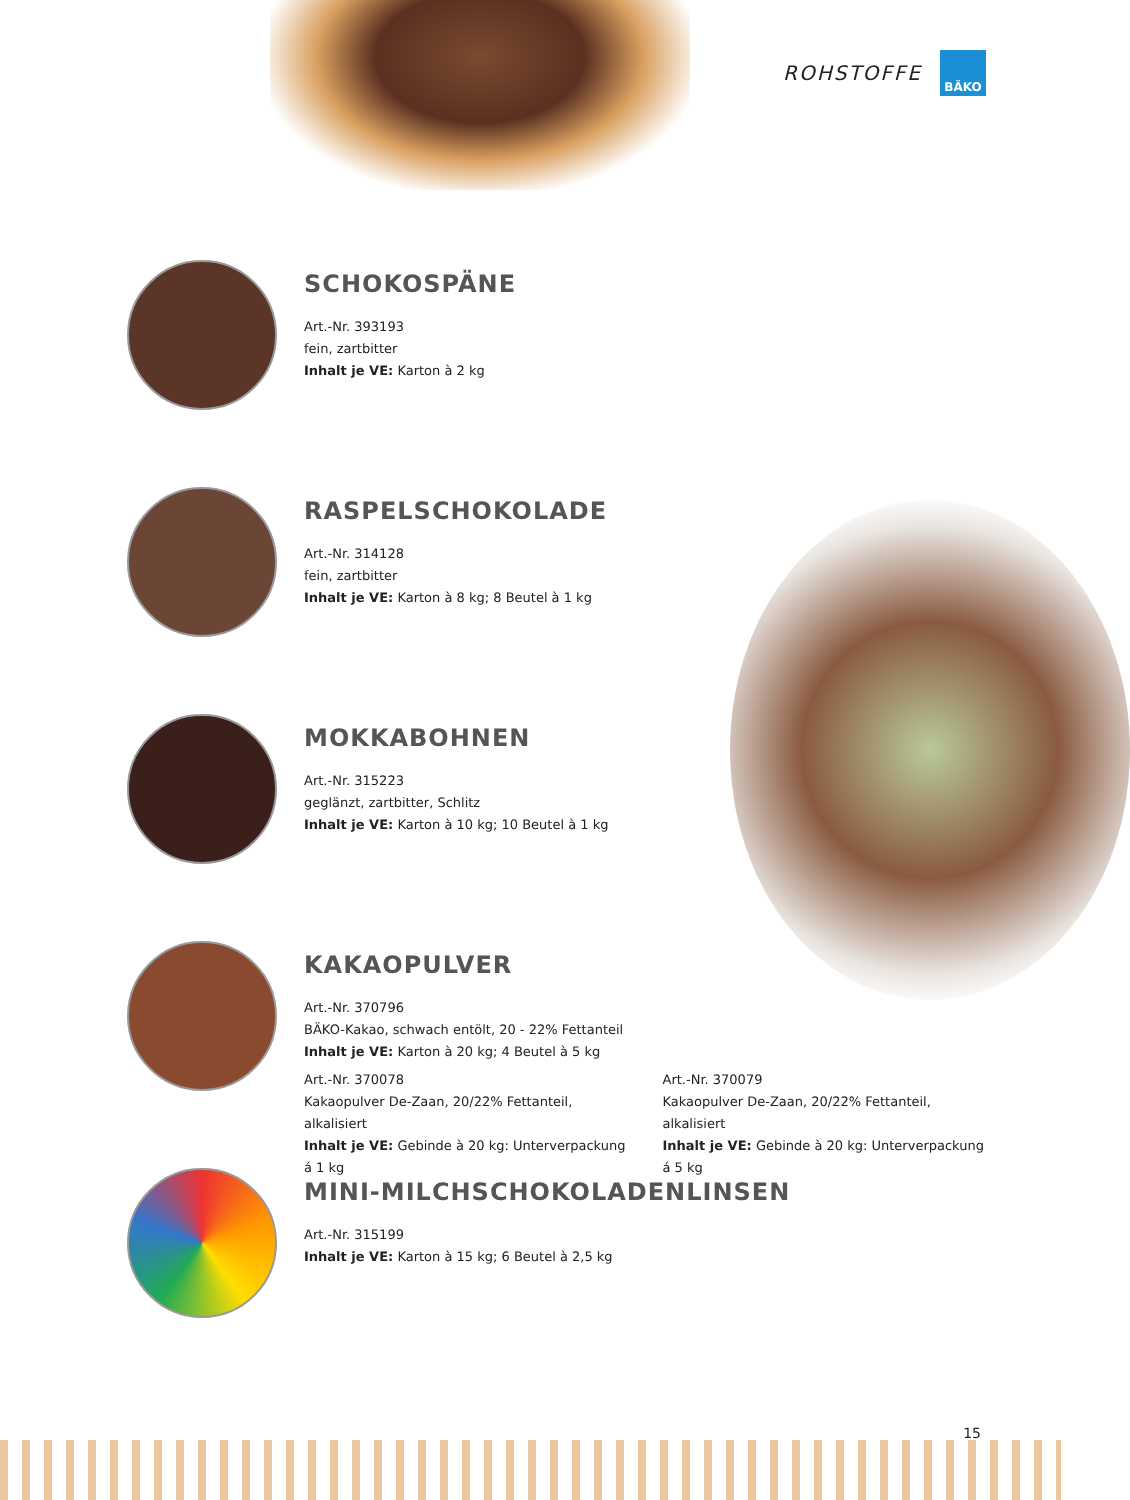ROHSTOFFE
BÄKO
SCHOKOSPÄNE
Art.-Nr. 393193
fein, zartbitter
Inhalt je VE: Karton à 2 kg
RASPELSCHOKOLADE
Art.-Nr. 314128
fein, zartbitter
Inhalt je VE: Karton à 8 kg; 8 Beutel à 1 kg
MOKKABOHNEN
Art.-Nr. 315223
geglänzt, zartbitter, Schlitz
Inhalt je VE: Karton à 10 kg; 10 Beutel à 1 kg
KAKAOPULVER
Art.-Nr. 370796
BÄKO-Kakao, schwach entölt, 20 - 22% Fettanteil
Inhalt je VE: Karton à 20 kg; 4 Beutel à 5 kg
Art.-Nr. 370078
Kakaopulver De-Zaan, 20/22% Fettanteil, alkalisiert
Inhalt je VE: Gebinde à 20 kg: Unterverpackung á 1 kg
Art.-Nr. 370079
Kakaopulver De-Zaan, 20/22% Fettanteil, alkalisiert
Inhalt je VE: Gebinde à 20 kg: Unterverpackung á 5 kg
MINI-MILCHSCHOKOLADENLINSEN
Art.-Nr. 315199
Inhalt je VE: Karton à 15 kg; 6 Beutel à 2,5 kg
15